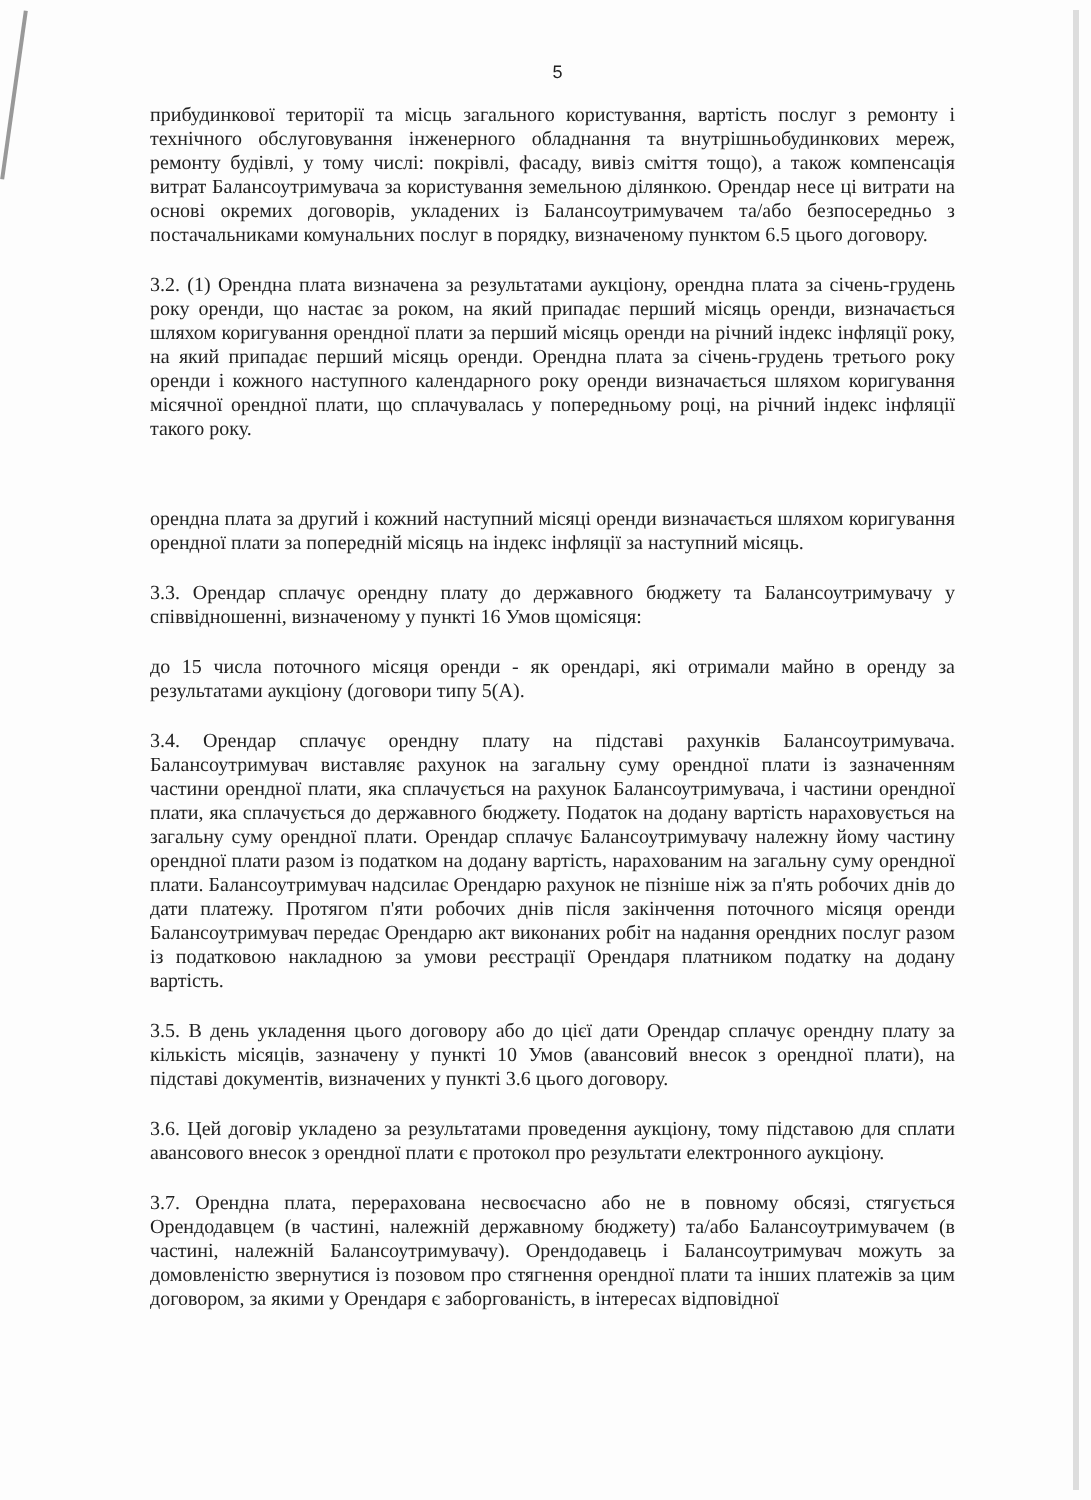5
прибудинкової території та місць загального користування, вартість послуг з ремонту і технічного обслуговування інженерного обладнання та внутрішньобудинкових мереж, ремонту будівлі, у тому числі: покрівлі, фасаду, вивіз сміття тощо), а також компенсація витрат Балансоутримувача за користування земельною ділянкою. Орендар несе ці витрати на основі окремих договорів, укладених із Балансоутримувачем та/або безпосередньо з постачальниками комунальних послуг в порядку, визначеному пунктом 6.5 цього договору.
3.2. (1) Орендна плата визначена за результатами аукціону, орендна плата за січень-грудень року оренди, що настає за роком, на який припадає перший місяць оренди, визначається шляхом коригування орендної плати за перший місяць оренди на річний індекс інфляції року, на який припадає перший місяць оренди. Орендна плата за січень-грудень третього року оренди і кожного наступного календарного року оренди визначається шляхом коригування місячної орендної плати, що сплачувалась у попередньому році, на річний індекс інфляції такого року.
орендна плата за другий і кожний наступний місяці оренди визначається шляхом коригування орендної плати за попередній місяць на індекс інфляції за наступний місяць.
3.3. Орендар сплачує орендну плату до державного бюджету та Балансоутримувачу у співвідношенні, визначеному у пункті 16 Умов щомісяця:
до 15 числа поточного місяця оренди - як орендарі, які отримали майно в оренду за результатами аукціону (договори типу 5(А).
3.4. Орендар сплачує орендну плату на підставі рахунків Балансоутримувача. Балансоутримувач виставляє рахунок на загальну суму орендної плати із зазначенням частини орендної плати, яка сплачується на рахунок Балансоутримувача, і частини орендної плати, яка сплачується до державного бюджету. Податок на додану вартість нараховується на загальну суму орендної плати. Орендар сплачує Балансоутримувачу належну йому частину орендної плати разом із податком на додану вартість, нарахованим на загальну суму орендної плати. Балансоутримувач надсилає Орендарю рахунок не пізніше ніж за п'ять робочих днів до дати платежу. Протягом п'яти робочих днів після закінчення поточного місяця оренди Балансоутримувач передає Орендарю акт виконаних робіт на надання орендних послуг разом із податковою накладною за умови реєстрації Орендаря платником податку на додану вартість.
3.5. В день укладення цього договору або до цієї дати Орендар сплачує орендну плату за кількість місяців, зазначену у пункті 10 Умов (авансовий внесок з орендної плати), на підставі документів, визначених у пункті 3.6 цього договору.
3.6. Цей договір укладено за результатами проведення аукціону, тому підставою для сплати авансового внесок з орендної плати є протокол про результати електронного аукціону.
3.7. Орендна плата, перерахована несвоєчасно або не в повному обсязі, стягується Орендодавцем (в частині, належній державному бюджету) та/або Балансоутримувачем (в частині, належній Балансоутримувачу). Орендодавець і Балансоутримувач можуть за домовленістю звернутися із позовом про стягнення орендної плати та інших платежів за цим договором, за якими у Орендаря є заборгованість, в інтересах відповідної